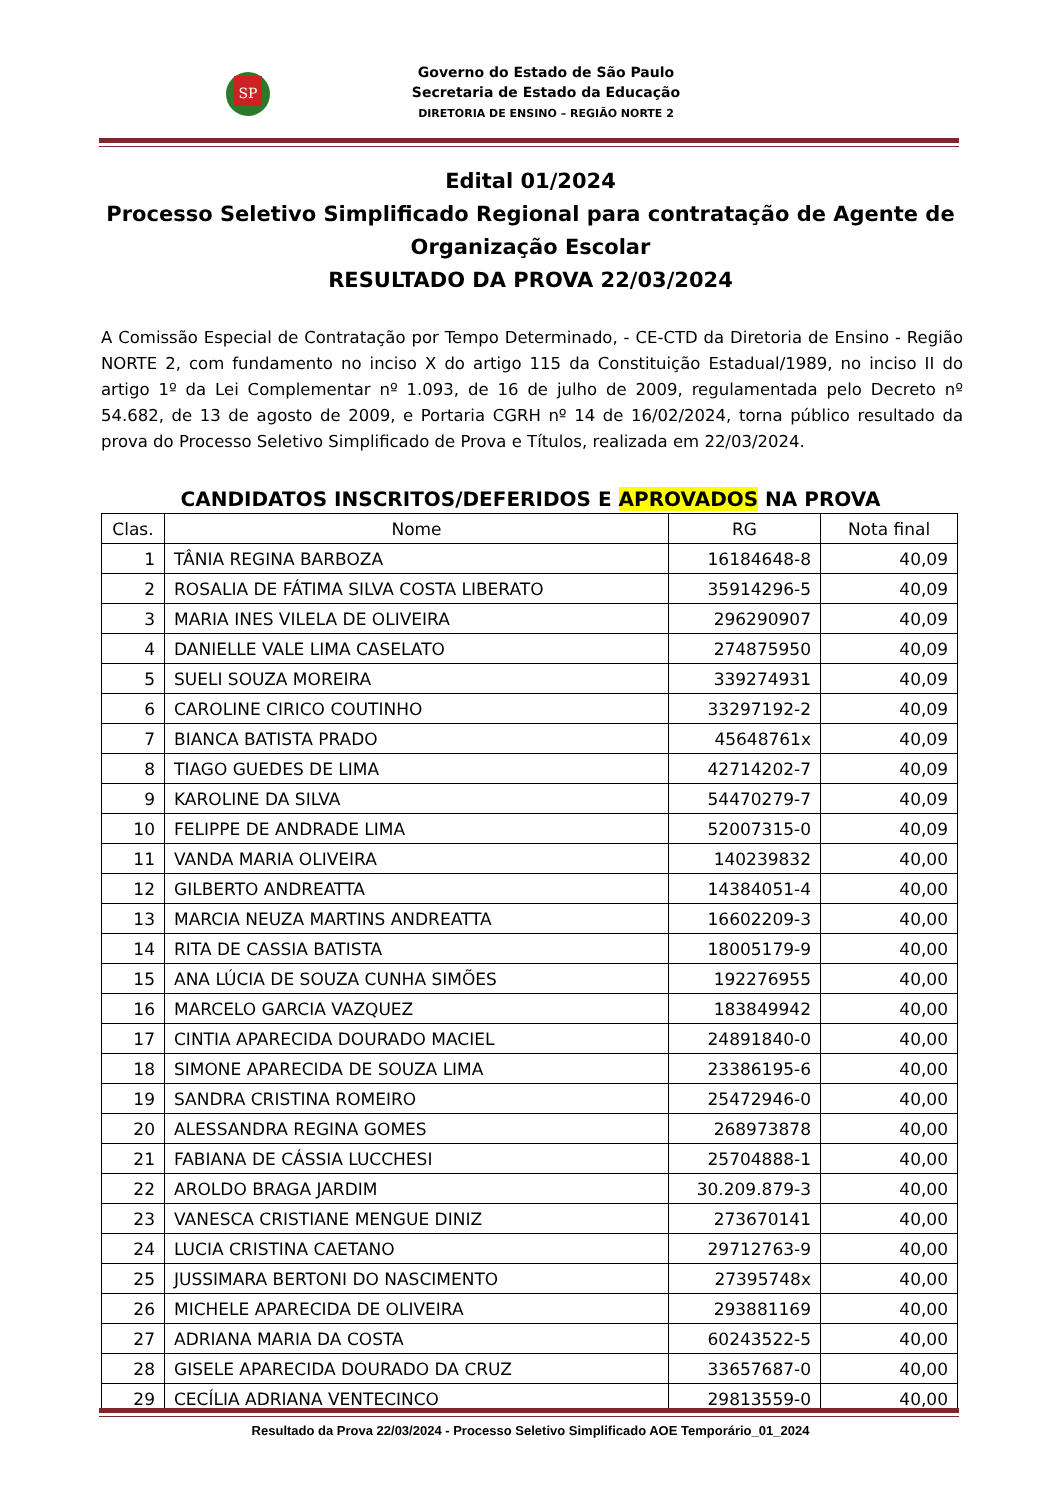SP
Governo do Estado de São Paulo
Secretaria de Estado da Educação
DIRETORIA DE ENSINO – REGIÃO NORTE 2
Edital 01/2024
Processo Seletivo Simplificado Regional para contratação de Agente de Organização Escolar
RESULTADO DA PROVA 22/03/2024
A Comissão Especial de Contratação por Tempo Determinado, - CE-CTD da Diretoria de Ensino - Região NORTE 2, com fundamento no inciso X do artigo 115 da Constituição Estadual/1989, no inciso II do artigo 1º da Lei Complementar nº 1.093, de 16 de julho de 2009, regulamentada pelo Decreto nº 54.682, de 13 de agosto de 2009, e Portaria CGRH nº 14 de 16/02/2024, torna público resultado da prova do Processo Seletivo Simplificado de Prova e Títulos, realizada em 22/03/2024.
CANDIDATOS INSCRITOS/DEFERIDOS E APROVADOS NA PROVA
| Clas. | Nome | RG | Nota final |
| --- | --- | --- | --- |
| 1 | TÂNIA REGINA BARBOZA | 16184648-8 | 40,09 |
| 2 | ROSALIA DE FÁTIMA SILVA COSTA LIBERATO | 35914296-5 | 40,09 |
| 3 | MARIA INES VILELA DE OLIVEIRA | 296290907 | 40,09 |
| 4 | DANIELLE VALE LIMA CASELATO | 274875950 | 40,09 |
| 5 | SUELI SOUZA MOREIRA | 339274931 | 40,09 |
| 6 | CAROLINE CIRICO COUTINHO | 33297192-2 | 40,09 |
| 7 | BIANCA BATISTA PRADO | 45648761x | 40,09 |
| 8 | TIAGO GUEDES DE LIMA | 42714202-7 | 40,09 |
| 9 | KAROLINE DA SILVA | 54470279-7 | 40,09 |
| 10 | FELIPPE DE ANDRADE LIMA | 52007315-0 | 40,09 |
| 11 | VANDA MARIA OLIVEIRA | 140239832 | 40,00 |
| 12 | GILBERTO ANDREATTA | 14384051-4 | 40,00 |
| 13 | MARCIA NEUZA MARTINS ANDREATTA | 16602209-3 | 40,00 |
| 14 | RITA DE CASSIA BATISTA | 18005179-9 | 40,00 |
| 15 | ANA LÚCIA DE SOUZA CUNHA SIMÕES | 192276955 | 40,00 |
| 16 | MARCELO GARCIA VAZQUEZ | 183849942 | 40,00 |
| 17 | CINTIA APARECIDA DOURADO MACIEL | 24891840-0 | 40,00 |
| 18 | SIMONE APARECIDA DE SOUZA LIMA | 23386195-6 | 40,00 |
| 19 | SANDRA CRISTINA ROMEIRO | 25472946-0 | 40,00 |
| 20 | ALESSANDRA REGINA GOMES | 268973878 | 40,00 |
| 21 | FABIANA DE CÁSSIA LUCCHESI | 25704888-1 | 40,00 |
| 22 | AROLDO BRAGA JARDIM | 30.209.879-3 | 40,00 |
| 23 | VANESCA CRISTIANE MENGUE DINIZ | 273670141 | 40,00 |
| 24 | LUCIA CRISTINA CAETANO | 29712763-9 | 40,00 |
| 25 | JUSSIMARA BERTONI DO NASCIMENTO | 27395748x | 40,00 |
| 26 | MICHELE APARECIDA DE OLIVEIRA | 293881169 | 40,00 |
| 27 | ADRIANA MARIA DA COSTA | 60243522-5 | 40,00 |
| 28 | GISELE APARECIDA DOURADO DA CRUZ | 33657687-0 | 40,00 |
| 29 | CECÍLIA ADRIANA VENTECINCO | 29813559-0 | 40,00 |
Resultado da Prova 22/03/2024 - Processo Seletivo Simplificado AOE Temporário_01_2024